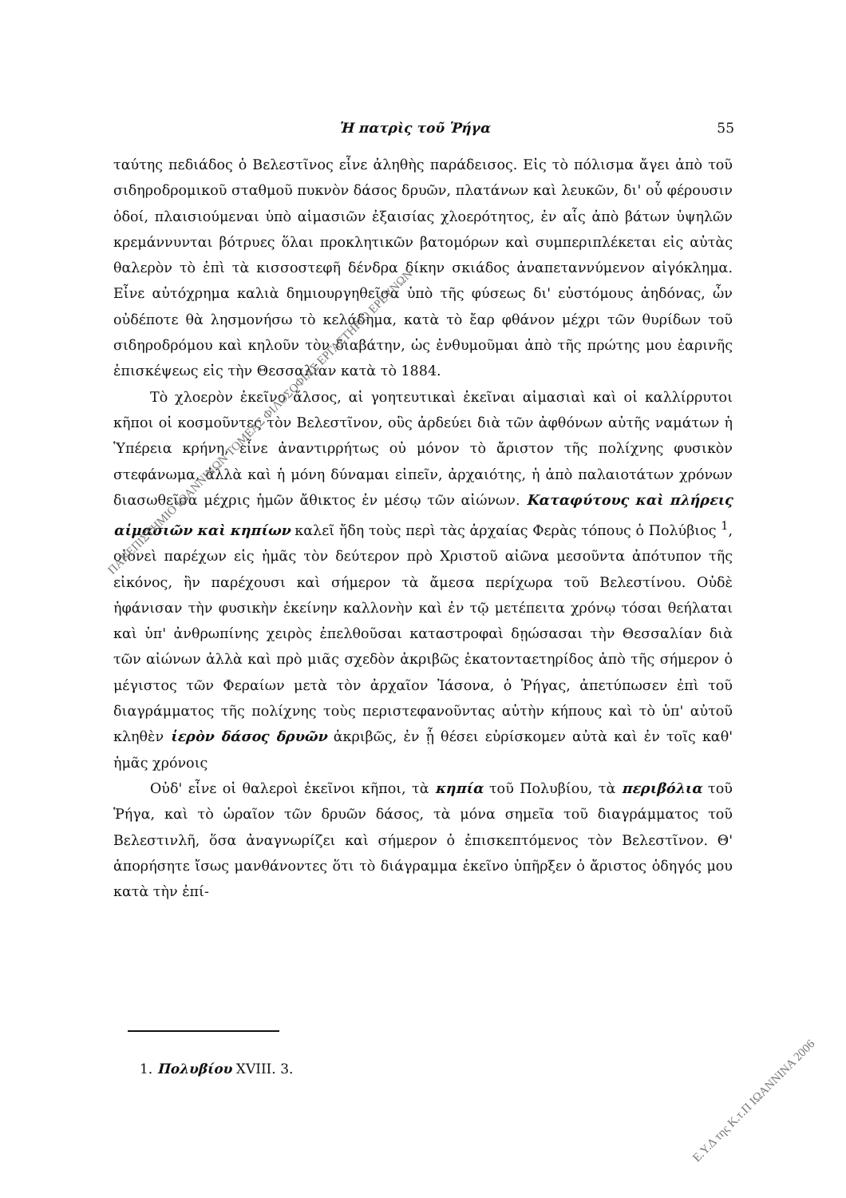Ἡ πατρὶς τοῦ Ῥήγα 55
ταύτης πεδιάδος ὁ Βελεστῖνος εἶνε ἀληθὴς παράδεισος. Εἰς τὸ πόλισμα ἄγει ἀπὸ τοῦ σιδηροδρομικοῦ σταθμοῦ πυκνὸν δάσος δρυῶν, πλατάνων καὶ λευκῶν, δι' οὗ φέρουσιν ὁδοί, πλαισιούμεναι ὑπὸ αἱμασιῶν ἐξαισίας χλοερότητος, ἐν αἷς ἀπὸ βάτων ὑψηλῶν κρεμάννυνται βότρυες ὅλαι προκλητικῶν βατομόρων καὶ συμπεριπλέκεται εἰς αὐτὰς θαλερὸν τὸ ἐπὶ τὰ κισσοστεφῆ δένδρα δίκην σκιάδος ἀναπεταννύμενον αἰγόκλημα. Εἶνε αὐτόχρημα καλιὰ δημιουργηθεῖσα ὑπὸ τῆς φύσεως δι' εὐστόμους ἀηδόνας, ὧν οὐδέποτε θὰ λησμονήσω τὸ κελάδημα, κατὰ τὸ ἔαρ φθάνον μέχρι τῶν θυρίδων τοῦ σιδηροδρόμου καὶ κηλοῦν τὸν διαβάτην, ὡς ἐνθυμοῦμαι ἀπὸ τῆς πρώτης μου ἐαρινῆς ἐπισκέψεως εἰς τὴν Θεσσαλίαν κατὰ τὸ 1884.
Τὸ χλοερὸν ἐκεῖνο ἄλσος, αἱ γοητευτικαὶ ἐκεῖναι αἱμασιαὶ καὶ οἱ καλλίρρυτοι κῆποι οἱ κοσμοῦντες τὸν Βελεστῖνον, οὓς ἀρδεύει διὰ τῶν ἀφθόνων αὐτῆς ναμάτων ἡ Ὑπέρεια κρήνη, εἶνε ἀναντιρρήτως οὐ μόνον τὸ ἄριστον τῆς πολίχνης φυσικὸν στεφάνωμα, ἀλλὰ καὶ ἡ μόνη δύναμαι εἰπεῖν, ἀρχαιότης, ἡ ἀπὸ παλαιοτάτων χρόνων διασωθεῖσα μέχρις ἡμῶν ἄθικτος ἐν μέσῳ τῶν αἰώνων. Καταφύτους καὶ πλήρεις αἱμασιῶν καὶ κηπίων καλεῖ ἤδη τοὺς περὶ τὰς ἀρχαίας Φερὰς τόπους ὁ Πολύβιος <sup>1</sup>, οἱονεὶ παρέχων εἰς ἡμᾶς τὸν δεύτερον πρὸ Χριστοῦ αἰῶνα μεσοῦντα ἀπότυπον τῆς εἰκόνος, ἣν παρέχουσι καὶ σήμερον τὰ ἄμεσα περίχωρα τοῦ Βελεστίνου. Οὐδὲ ἠφάνισαν τὴν φυσικὴν ἐκείνην καλλονὴν καὶ ἐν τῷ μετέπειτα χρόνῳ τόσαι θεήλαται καὶ ὑπ' ἀνθρωπίνης χειρὸς ἐπελθοῦσαι καταστροφαὶ δῃώσασαι τὴν Θεσσαλίαν διὰ τῶν αἰώνων ἀλλὰ καὶ πρὸ μιᾶς σχεδὸν ἀκριβῶς ἑκατονταετηρίδος ἀπὸ τῆς σήμερον ὁ μέγιστος τῶν Φεραίων μετὰ τὸν ἀρχαῖον Ἰάσονα, ὁ Ῥήγας, ἀπετύπωσεν ἐπὶ τοῦ διαγράμματος τῆς πολίχνης τοὺς περιστεφανοῦντας αὐτὴν κήπους καὶ τὸ ὑπ' αὐτοῦ κληθὲν ἱερὸν δάσος δρυῶν ἀκριβῶς, ἐν ᾗ θέσει εὑρίσκομεν αὐτὰ καὶ ἐν τοῖς καθ' ἡμᾶς χρόνοις
Οὐδ' εἶνε οἱ θαλεροὶ ἐκεῖνοι κῆποι, τὰ κηπία τοῦ Πολυβίου, τὰ περιβόλια τοῦ Ῥήγα, καὶ τὸ ὡραῖον τῶν δρυῶν δάσος, τὰ μόνα σημεῖα τοῦ διαγράμματος τοῦ Βελεστινλῆ, ὅσα ἀναγνωρίζει καὶ σήμερον ὁ ἐπισκεπτόμενος τὸν Βελεστῖνον. Θ' ἀπορήσητε ἴσως μανθάνοντες ὅτι τὸ διάγραμμα ἐκεῖνο ὑπῆρξεν ὁ ἄριστος ὁδηγός μου κατὰ τὴν ἐπί-
1. Πολυβίου XVIII. 3.
ΠΑΝΕΠΙΣΤΗΜΙΟ ΙΩΑΝΝΙΝΩΝ ΤΟΜΕΑΣ ΦΙΛΟΣΟΦΙΑΣ ΕΡΓΑΣΤΗΡΙΟ ΕΡΕΥΝΩΝ
Ε.Υ.Δ της Κ.τ.Π ΙΩΑΝΝΙΝΑ 2006